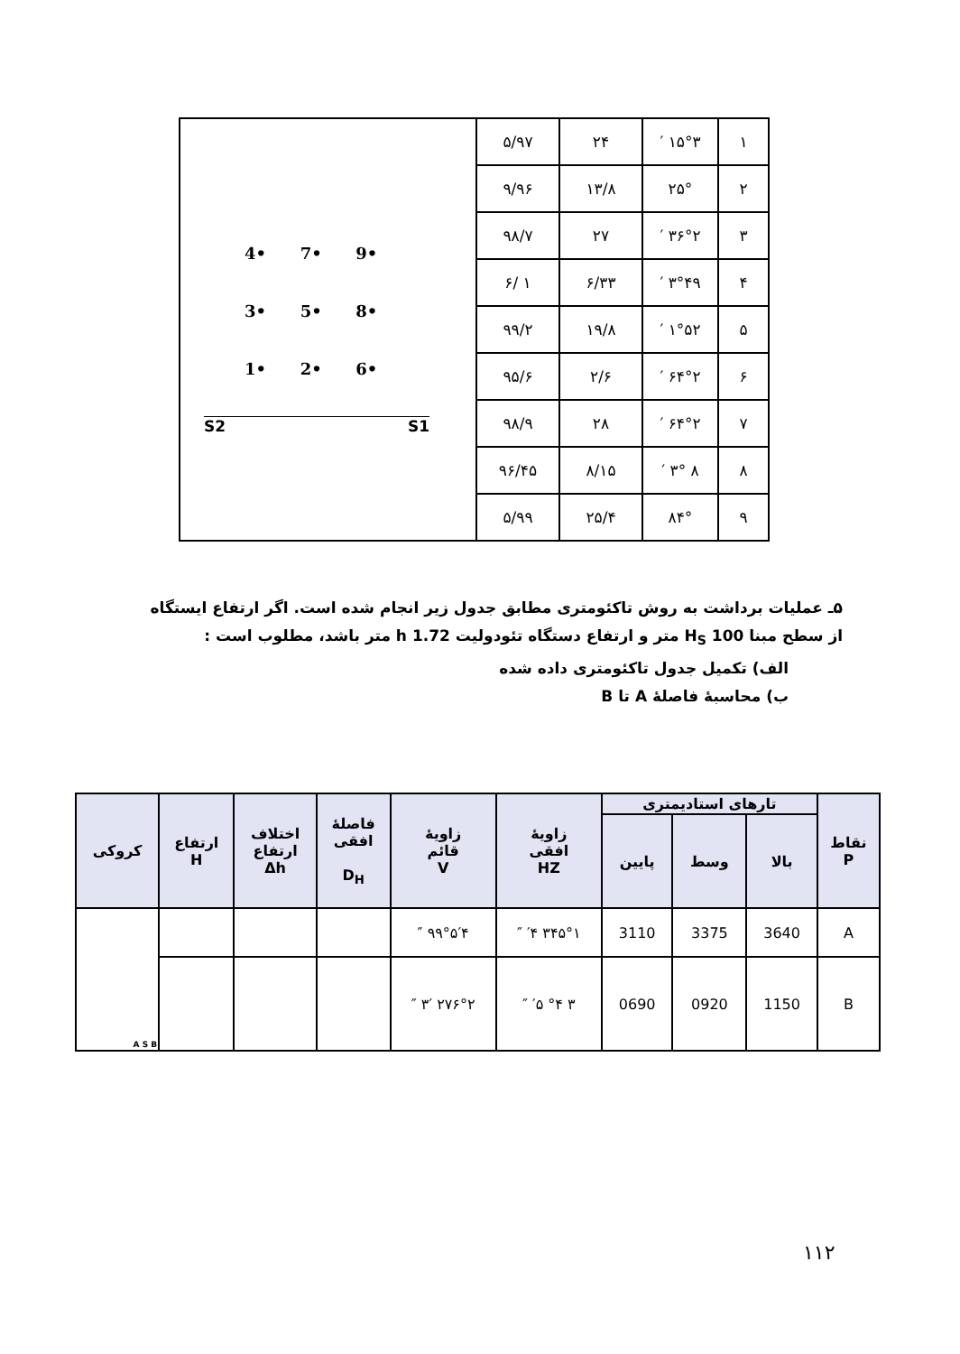| ١ | ١۵°٣ ′ | ٢۴ | ٩٧/۵ | 4• 7• 9• 3• 5• 8• 1• 2• 6• S2 S1 |
| ٢ | ٢۵° | ١٣/٨ | ٩۶/٩ | |
| ٣ | ٣۶°٢ ′ | ٢٧ | ٩٨/٧ | |
| ۴ | ۴٩°٣ ′ | ٣٣/۶ | ١ /۶ | |
| ۵ | ۵٢°١ ′ | ١٩/٨ | ٩٩/٢ | |
| ۶ | ۶۴°٢ ′ | ۶/٢ | ٩۵/۶ | |
| ٧ | ۶۴°٢ ′ | ٢٨ | ٩٨/٩ | |
| ٨ | ٨ °٣ ′ | ١۵/٨ | ٩۶/۴۵ | |
| ٩ | ٨۴° | ٢۵/۴ | ٩٩/۵ | |
۵ـ عملیات برداشت به روش تاکئومتری مطابق جدول زیر انجام شده است. اگر ارتفاع ایستگاه
از سطح مبنا 100 H<sub>S</sub> متر و ارتفاع دستگاه تئودولیت 1.72 h متر باشد، مطلوب است :
الف) تکمیل جدول تاکئومتری داده شده
ب) محاسبهٔ فاصلهٔ A تا B
| نقاط P | تارهای استادیمتری | | | زاویهٔ افقی HZ | زاویهٔ قائم V | فاصلهٔ افقی D<sub>H</sub> | اختلاف ارتفاع Δh | ارتفاع H | کروکی |
| --- | --- | --- | --- | --- | --- | --- | --- | --- | --- |
| | بالا | وسط | پایین | | | | | | |
| A | 3640 | 3375 | 3110 | ٣۴۵°١ ′۴ ″ | ٩٩°۵′۴ ″ | | | | A S B |
| B | 1150 | 0920 | 0690 | ٣ °۴ ′۵ ″ | ٢٧۶°٢ ′٣ ″ | | | | |
١١٢